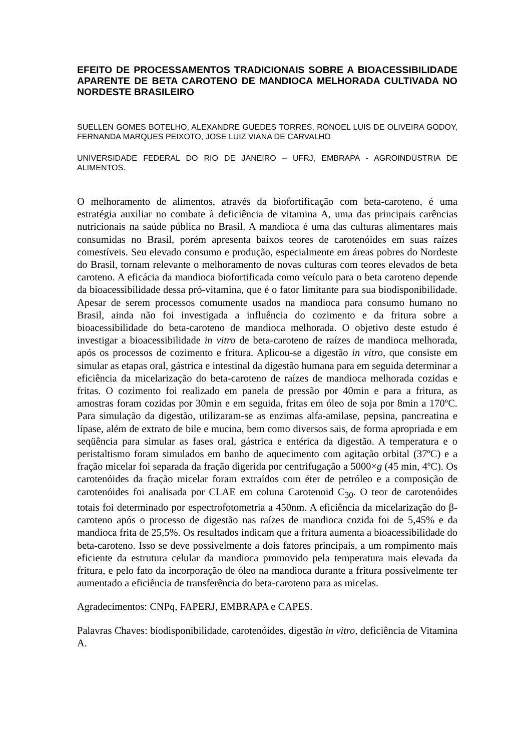EFEITO DE PROCESSAMENTOS TRADICIONAIS SOBRE A BIOACESSIBILIDADE APARENTE DE BETA CAROTENO DE MANDIOCA MELHORADA CULTIVADA NO NORDESTE BRASILEIRO
SUELLEN GOMES BOTELHO, ALEXANDRE GUEDES TORRES, RONOEL LUIS DE OLIVEIRA GODOY, FERNANDA MARQUES PEIXOTO, JOSE LUIZ VIANA DE CARVALHO
UNIVERSIDADE FEDERAL DO RIO DE JANEIRO – UFRJ, EMBRAPA - AGROINDÚSTRIA DE ALIMENTOS.
O melhoramento de alimentos, através da biofortificação com beta-caroteno, é uma estratégia auxiliar no combate à deficiência de vitamina A, uma das principais carências nutricionais na saúde pública no Brasil. A mandioca é uma das culturas alimentares mais consumidas no Brasil, porém apresenta baixos teores de carotenóides em suas raízes comestíveis. Seu elevado consumo e produção, especialmente em áreas pobres do Nordeste do Brasil, tornam relevante o melhoramento de novas culturas com teores elevados de beta caroteno. A eficácia da mandioca biofortificada como veículo para o beta caroteno depende da bioacessibilidade dessa pró-vitamina, que é o fator limitante para sua biodisponibilidade. Apesar de serem processos comumente usados na mandioca para consumo humano no Brasil, ainda não foi investigada a influência do cozimento e da fritura sobre a bioacessibilidade do beta-caroteno de mandioca melhorada. O objetivo deste estudo é investigar a bioacessibilidade in vitro de beta-caroteno de raízes de mandioca melhorada, após os processos de cozimento e fritura. Aplicou-se a digestão in vitro, que consiste em simular as etapas oral, gástrica e intestinal da digestão humana para em seguida determinar a eficiência da micelarização do beta-caroteno de raízes de mandioca melhorada cozidas e fritas. O cozimento foi realizado em panela de pressão por 40min e para a fritura, as amostras foram cozidas por 30min e em seguida, fritas em óleo de soja por 8min a 170ºC. Para simulação da digestão, utilizaram-se as enzimas alfa-amilase, pepsina, pancreatina e lípase, além de extrato de bile e mucina, bem como diversos sais, de forma apropriada e em seqüência para simular as fases oral, gástrica e entérica da digestão. A temperatura e o peristaltismo foram simulados em banho de aquecimento com agitação orbital (37ºC) e a fração micelar foi separada da fração digerida por centrifugação a 5000×g (45 min, 4ºC). Os carotenóides da fração micelar foram extraídos com éter de petróleo e a composição de carotenóides foi analisada por CLAE em coluna Carotenoid C<sub>30</sub>. O teor de carotenóides totais foi determinado por espectrofotometria a 450nm. A eficiência da micelarização do β-caroteno após o processo de digestão nas raízes de mandioca cozida foi de 5,45% e da mandioca frita de 25,5%. Os resultados indicam que a fritura aumenta a bioacessibilidade do beta-caroteno. Isso se deve possivelmente a dois fatores principais, a um rompimento mais eficiente da estrutura celular da mandioca promovido pela temperatura mais elevada da fritura, e pelo fato da incorporação de óleo na mandioca durante a fritura possivelmente ter aumentado a eficiência de transferência do beta-caroteno para as micelas.
Agradecimentos: CNPq, FAPERJ, EMBRAPA e CAPES.
Palavras Chaves: biodisponibilidade, carotenóides, digestão in vitro, deficiência de Vitamina A.